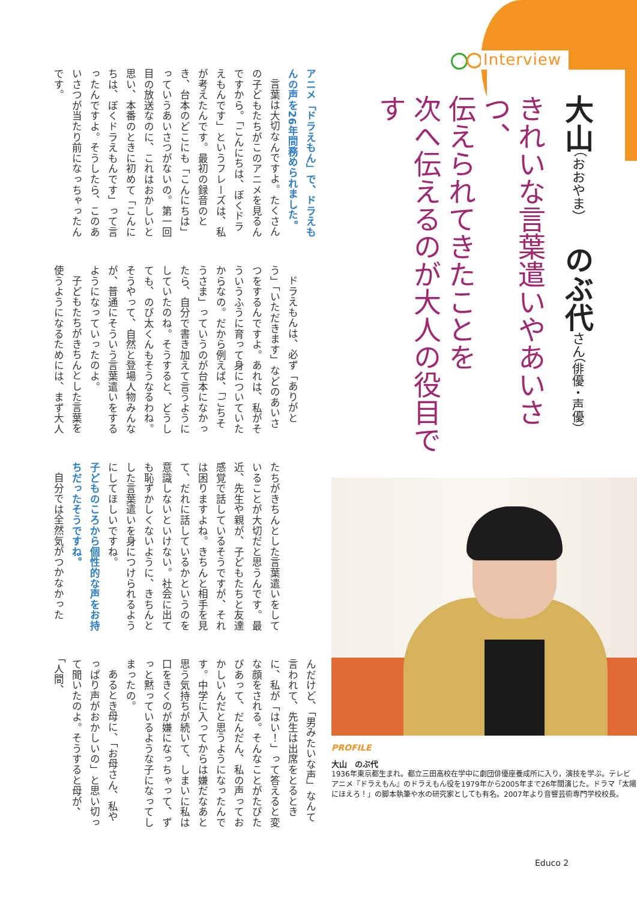Interview
大山（おおやま）　のぶ代さん（俳優・声優）
きれいな言葉遣いやあいさつ、
伝えられてきたことを
次へ伝えるのが大人の役目です
PROFILE
大山　のぶ代
1936年東京都生まれ。都立三田高校在学中に劇団俳優座養成所に入り，演技を学ぶ。テレビアニメ『ドラえもん』のドラえもん役を1979年から2005年まで26年間演じた。ドラマ「太陽にほえろ！」の脚本執筆や水の研究家としても有名。2007年より音響芸術専門学校校長。
Educo 2
アニメ「ドラえもん」で、ドラえもんの声を26年間務められました。
言葉は大切なんですよ。たくさんの子どもたちがこのアニメを見るんですから。「こんにちは、ぼくドラえもんです」というフレーズは、私が考えたんです。最初の録音のとき、台本のどこにも「こんにちは」っていうあいさつがないの。第一回目の放送なのに、これはおかしいと思い、本番のときに初めて「こんにちは、ぼくドラえもんです」って言ったんですよ。そうしたら、このあいさつが当たり前になっちゃったんです。
ドラえもんは、必ず「ありがとう」「いただきます」などのあいさつをするんですよ。あれは、私がそういうふうに育って身についていたからなの。だから例えば、「ごちそうさま」っていうのが台本になかったら、自分で書き加えて言うようにしていたのね。そうすると、どうしても、のび太くんもそうなるわね。そうやって、自然と登場人物みんなが、普通にそういう言葉遣いをするようになっていったのよ。
子どもたちがきちんとした言葉を使うようになるためには、まず大人
たちがきちんとした言葉遣いをしていることが大切だと思うんです。最近、先生や親が、子どもたちと友達感覚で話しているそうですが、それは困りますよね。きちんと相手を見て、だれに話しているかというのを意識しないといけない。社会に出ても恥ずかしくないように、きちんとした言葉遣いを身につけられるようにしてほしいですね。
子どものころから個性的な声をお持ちだったそうですね。
自分では全然気がつかなかった
んだけど、「男みたいな声」なんて言われて、先生は出席をとるときに、私が「はい！」って答えると変な顔をされる。そんなことがたびたびあって、だんだん、私の声っておかしいんだと思うようになったんです。中学に入ってからは嫌だなあと思う気持ちが続いて、しまいに私は口をきくのが嫌になっちゃって、ずっと黙っているような子になってしまったの。
あるとき母に、「お母さん、私やっぱり声がおかしいの」と思い切って聞いたのよ。そうすると母が、「人間、